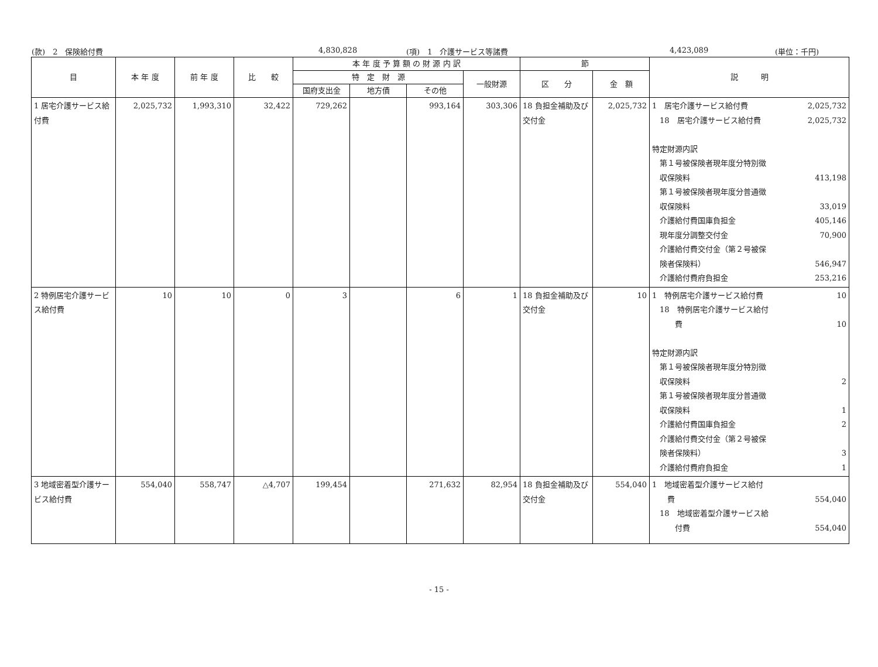(款)　2　保険給付費 4,830,828 (項)　1　介護サービス等諸費 4,423,089 (単位：千円)
| 目 | 本 年 度 | 前 年 度 | 比 較 | 本 年 度 予 算 額 の 財 源 内 訳 | | | | 節 | | 説 明 |
| --- | --- | --- | --- | --- | --- | --- | --- | --- | --- | --- |
| | | | | 特 定 財 源 | | | 一般財源 | 区 分 | 金 額 | |
| | | | | 国府支出金 | 地方債 | その他 | | | | |
| 1 居宅介護サービス給付費 | 2,025,732 | 1,993,310 | 32,422 | 729,262 | | 993,164 | 303,306 | 18 負担金補助及び交付金 | 2,025,732 | 1 居宅介護サービス給付費 2,025,732 18 居宅介護サービス給付費 2,025,732 特定財源内訳 第１号被保険者現年度分特別徴 収保険料 413,198 第１号被保険者現年度分普通徴 収保険料 33,019 介護給付費国庫負担金 405,146 現年度分調整交付金 70,900 介護給付費交付金（第２号被保 険者保険料） 546,947 介護給付費府負担金 253,216 |
| 2 特例居宅介護サービス給付費 | 10 | 10 | 0 | 3 | | 6 | 1 | 18 負担金補助及び交付金 | 10 | 1 特例居宅介護サービス給付費 10 18 特例居宅介護サービス給付 費 10 特定財源内訳 第１号被保険者現年度分特別徴 収保険料 2 第１号被保険者現年度分普通徴 収保険料 1 介護給付費国庫負担金 2 介護給付費交付金（第２号被保 険者保険料） 3 介護給付費府負担金 1 |
| 3 地域密着型介護サービス給付費 | 554,040 | 558,747 | △4,707 | 199,454 | | 271,632 | 82,954 | 18 負担金補助及び交付金 | 554,040 | 1 地域密着型介護サービス給付 費 554,040 18 地域密着型介護サービス給 付費 554,040 |
- 15 -